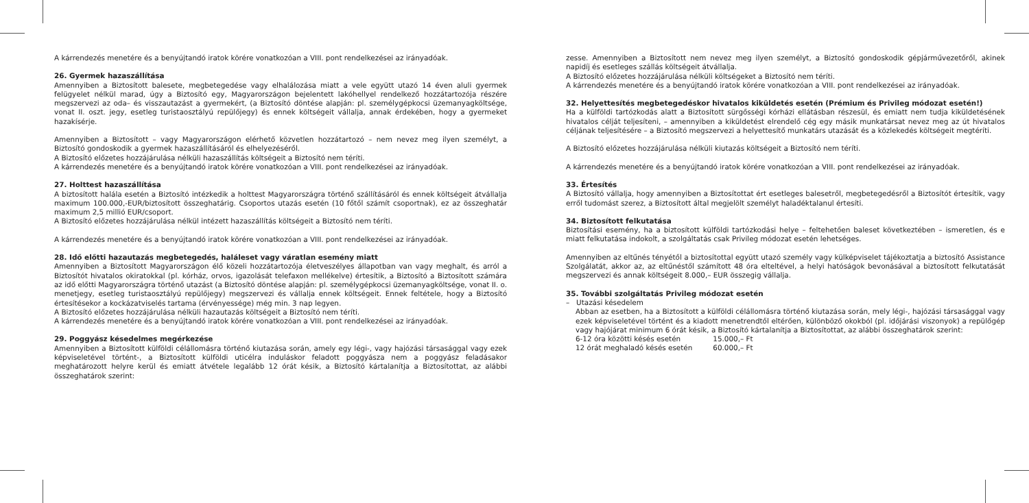A kárrendezés menetére és a benyújtandó iratok körére vonatkozóan a VIII. pont rendelkezései az irányadóak.
26. Gyermek hazaszállítása
Amennyiben a Biztosított balesete, megbetegedése vagy elhalálozása miatt a vele együtt utazó 14 éven aluli gyermek felügyelet nélkül marad, úgy a Biztosító egy, Magyarországon bejelentett lakóhellyel rendelkező hozzátartozója részére megszervezi az oda– és visszautazást a gyermekért, (a Biztosító döntése alapján: pl. személygépkocsi üzemanyagköltsége, vonat II. oszt. jegy, esetleg turistaosztályú repülőjegy) és ennek költségeit vállalja, annak érdekében, hogy a gyermeket hazakísérje.
Amennyiben a Biztosított – vagy Magyarországon elérhető közvetlen hozzátartozó – nem nevez meg ilyen személyt, a Biztosító gondoskodik a gyermek hazaszállításáról és elhelyezéséről.
A Biztosító előzetes hozzájárulása nélküli hazaszállítás költségeit a Biztosító nem téríti.
A kárrendezés menetére és a benyújtandó iratok körére vonatkozóan a VIII. pont rendelkezései az irányadóak.
27. Holttest hazaszállítása
A biztosított halála esetén a Biztosító intézkedik a holttest Magyarországra történő szállításáról és ennek költségeit átvállalja maximum 100.000,-EUR/biztosított összeghatárig. Csoportos utazás esetén (10 főtől számít csoportnak), ez az összeghatár maximum 2,5 millió EUR/csoport.
A Biztosító előzetes hozzájárulása nélkül intézett hazaszállítás költségeit a Biztosító nem téríti.
A kárrendezés menetére és a benyújtandó iratok körére vonatkozóan a VIII. pont rendelkezései az irányadóak.
28. Idő előtti hazautazás megbetegedés, haláleset vagy váratlan esemény miatt
Amennyiben a Biztosított Magyarországon élő közeli hozzátartozója életveszélyes állapotban van vagy meghalt, és arról a Biztosítót hivatalos okiratokkal (pl. kórház, orvos, igazolását telefaxon mellékelve) értesítik, a Biztosító a Biztosított számára az idő előtti Magyarországra történő utazást (a Biztosító döntése alapján: pl. személygépkocsi üzemanyagköltsége, vonat II. o. menetjegy, esetleg turistaosztályú repülőjegy) megszervezi és vállalja ennek költségeit. Ennek feltétele, hogy a Biztosító értesítésekor a kockázatviselés tartama (érvényessége) még min. 3 nap legyen.
A Biztosító előzetes hozzájárulása nélküli hazautazás költségeit a Biztosító nem téríti.
A kárrendezés menetére és a benyújtandó iratok körére vonatkozóan a VIII. pont rendelkezései az irányadóak.
29. Poggyász késedelmes megérkezése
Amennyiben a Biztosított külföldi célállomásra történő kiutazása során, amely egy légi-, vagy hajózási társasággal vagy ezek képviseletével történt-, a Biztosított külföldi uticélra induláskor feladott poggyásza nem a poggyász feladásakor meghatározott helyre kerül és emiatt átvétele legalább 12 órát késik, a Biztosító kártalanítja a Biztosítottat, az alábbi összeghatárok szerint:
zesse. Amennyiben a Biztosított nem nevez meg ilyen személyt, a Biztosító gondoskodik gépjárművezetőről, akinek napidíj és esetleges szállás költségeit átvállalja.
A Biztosító előzetes hozzájárulása nélküli költségeket a Biztosító nem téríti.
A kárrendezés menetére és a benyújtandó iratok körére vonatkozóan a VIII. pont rendelkezései az irányadóak.
32. Helyettesítés megbetegedéskor hivatalos kiküldetés esetén (Prémium és Privileg módozat esetén!)
Ha a külföldi tartózkodás alatt a Biztosított sürgősségi kórházi ellátásban részesül, és emiatt nem tudja kiküldetésének hivatalos célját teljesíteni, – amennyiben a kiküldetést elrendelő cég egy másik munkatársat nevez meg az út hivatalos céljának teljesítésére – a Biztosító megszervezi a helyettesítő munkatárs utazását és a közlekedés költségeit megtéríti.
A Biztosító előzetes hozzájárulása nélküli kiutazás költségeit a Biztosító nem téríti.
A kárrendezés menetére és a benyújtandó iratok körére vonatkozóan a VIII. pont rendelkezései az irányadóak.
33. Értesítés
A Biztosító vállalja, hogy amennyiben a Biztosítottat ért esetleges balesetről, megbetegedésről a Biztosítót értesítik, vagy erről tudomást szerez, a Biztosított által megjelölt személyt haladéktalanul értesíti.
34. Biztosított felkutatása
Biztosítási esemény, ha a biztosított külföldi tartózkodási helye – feltehetően baleset következtében – ismeretlen, és e miatt felkutatása indokolt, a szolgáltatás csak Privileg módozat esetén lehetséges.
Amennyiben az eltűnés tényétől a biztosítottal együtt utazó személy vagy külképviselet tájékoztatja a biztosító Assistance Szolgálatát, akkor az, az eltűnéstől számított 48 óra elteltével, a helyi hatóságok bevonásával a biztosított felkutatását megszervezi és annak költségeit 8.000,– EUR összegig vállalja.
35. További szolgáltatás Privileg módozat esetén
– Utazási késedelem
Abban az esetben, ha a Biztosított a külföldi célállomásra történő kiutazása során, mely légi-, hajózási társasággal vagy ezek képviseletével történt és a kiadott menetrendtől eltérően, különböző okokból (pl. időjárási viszonyok) a repülőgép vagy hajójárat minimum 6 órát késik, a Biztosító kártalanítja a Biztosítottat, az alábbi összeghatárok szerint:
| 6-12 óra közötti késés esetén | 15.000,– Ft |
| 12 órát meghaladó késés esetén | 60.000,– Ft |